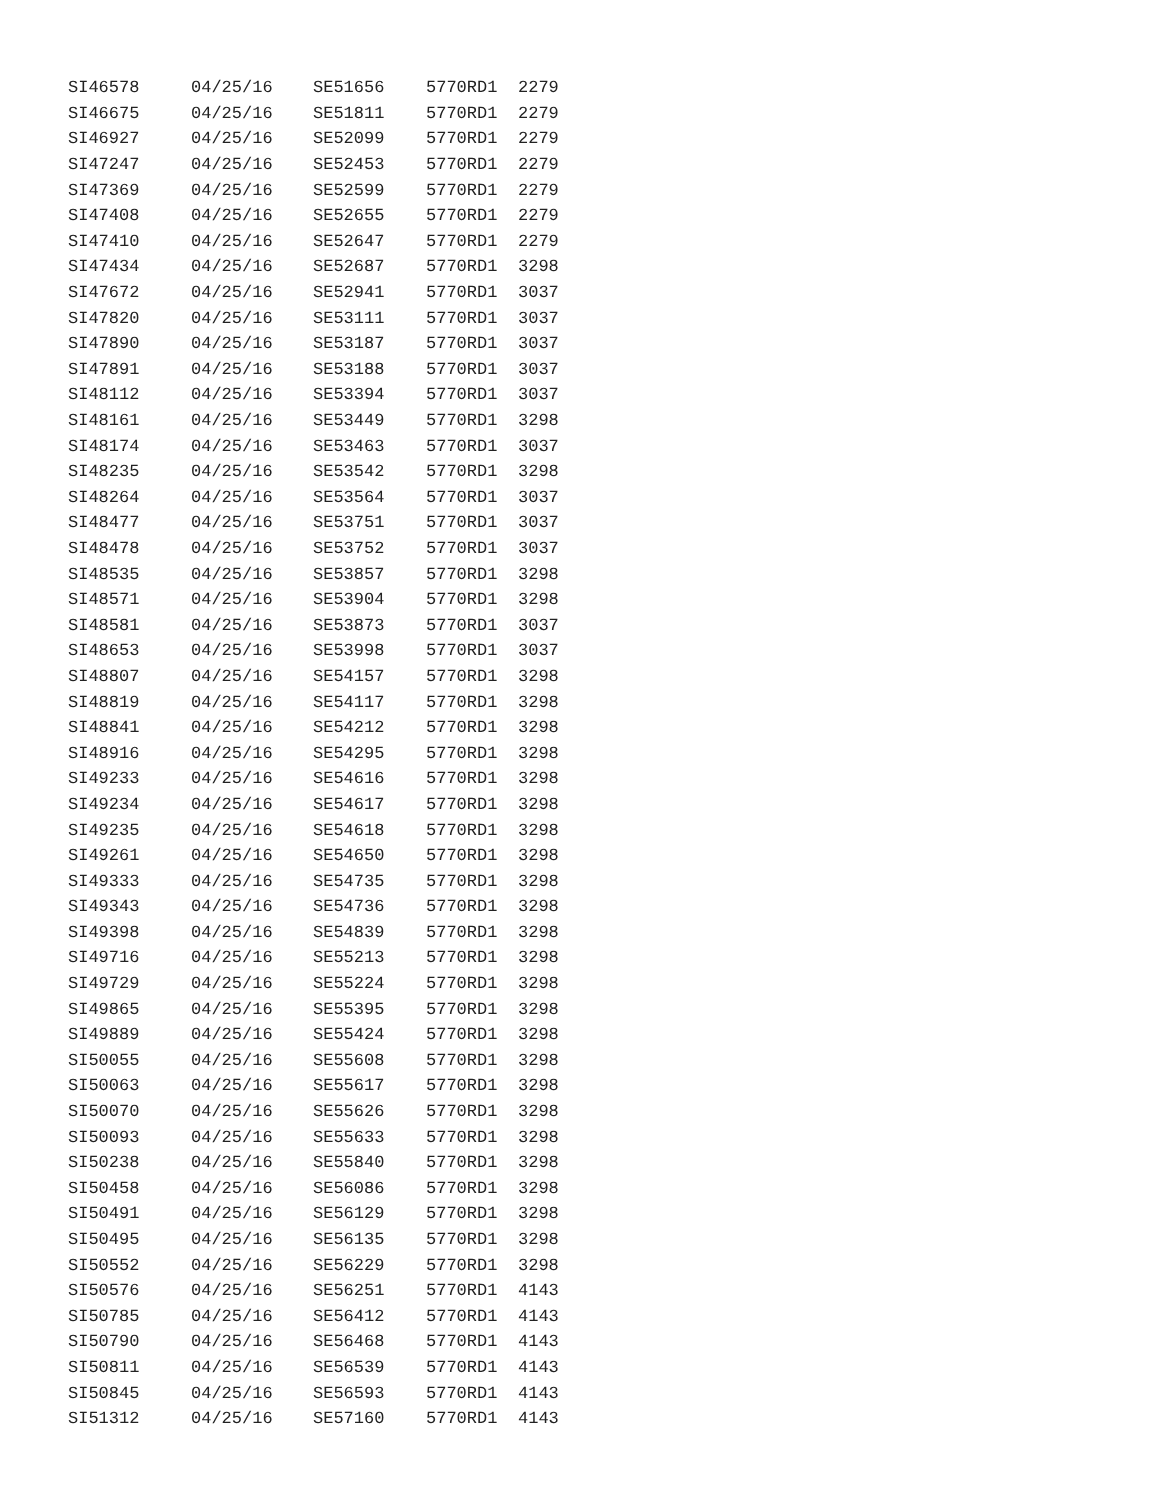| SI46578 | 04/25/16 | SE51656 | 5770RD1 | 2279 |
| SI46675 | 04/25/16 | SE51811 | 5770RD1 | 2279 |
| SI46927 | 04/25/16 | SE52099 | 5770RD1 | 2279 |
| SI47247 | 04/25/16 | SE52453 | 5770RD1 | 2279 |
| SI47369 | 04/25/16 | SE52599 | 5770RD1 | 2279 |
| SI47408 | 04/25/16 | SE52655 | 5770RD1 | 2279 |
| SI47410 | 04/25/16 | SE52647 | 5770RD1 | 2279 |
| SI47434 | 04/25/16 | SE52687 | 5770RD1 | 3298 |
| SI47672 | 04/25/16 | SE52941 | 5770RD1 | 3037 |
| SI47820 | 04/25/16 | SE53111 | 5770RD1 | 3037 |
| SI47890 | 04/25/16 | SE53187 | 5770RD1 | 3037 |
| SI47891 | 04/25/16 | SE53188 | 5770RD1 | 3037 |
| SI48112 | 04/25/16 | SE53394 | 5770RD1 | 3037 |
| SI48161 | 04/25/16 | SE53449 | 5770RD1 | 3298 |
| SI48174 | 04/25/16 | SE53463 | 5770RD1 | 3037 |
| SI48235 | 04/25/16 | SE53542 | 5770RD1 | 3298 |
| SI48264 | 04/25/16 | SE53564 | 5770RD1 | 3037 |
| SI48477 | 04/25/16 | SE53751 | 5770RD1 | 3037 |
| SI48478 | 04/25/16 | SE53752 | 5770RD1 | 3037 |
| SI48535 | 04/25/16 | SE53857 | 5770RD1 | 3298 |
| SI48571 | 04/25/16 | SE53904 | 5770RD1 | 3298 |
| SI48581 | 04/25/16 | SE53873 | 5770RD1 | 3037 |
| SI48653 | 04/25/16 | SE53998 | 5770RD1 | 3037 |
| SI48807 | 04/25/16 | SE54157 | 5770RD1 | 3298 |
| SI48819 | 04/25/16 | SE54117 | 5770RD1 | 3298 |
| SI48841 | 04/25/16 | SE54212 | 5770RD1 | 3298 |
| SI48916 | 04/25/16 | SE54295 | 5770RD1 | 3298 |
| SI49233 | 04/25/16 | SE54616 | 5770RD1 | 3298 |
| SI49234 | 04/25/16 | SE54617 | 5770RD1 | 3298 |
| SI49235 | 04/25/16 | SE54618 | 5770RD1 | 3298 |
| SI49261 | 04/25/16 | SE54650 | 5770RD1 | 3298 |
| SI49333 | 04/25/16 | SE54735 | 5770RD1 | 3298 |
| SI49343 | 04/25/16 | SE54736 | 5770RD1 | 3298 |
| SI49398 | 04/25/16 | SE54839 | 5770RD1 | 3298 |
| SI49716 | 04/25/16 | SE55213 | 5770RD1 | 3298 |
| SI49729 | 04/25/16 | SE55224 | 5770RD1 | 3298 |
| SI49865 | 04/25/16 | SE55395 | 5770RD1 | 3298 |
| SI49889 | 04/25/16 | SE55424 | 5770RD1 | 3298 |
| SI50055 | 04/25/16 | SE55608 | 5770RD1 | 3298 |
| SI50063 | 04/25/16 | SE55617 | 5770RD1 | 3298 |
| SI50070 | 04/25/16 | SE55626 | 5770RD1 | 3298 |
| SI50093 | 04/25/16 | SE55633 | 5770RD1 | 3298 |
| SI50238 | 04/25/16 | SE55840 | 5770RD1 | 3298 |
| SI50458 | 04/25/16 | SE56086 | 5770RD1 | 3298 |
| SI50491 | 04/25/16 | SE56129 | 5770RD1 | 3298 |
| SI50495 | 04/25/16 | SE56135 | 5770RD1 | 3298 |
| SI50552 | 04/25/16 | SE56229 | 5770RD1 | 3298 |
| SI50576 | 04/25/16 | SE56251 | 5770RD1 | 4143 |
| SI50785 | 04/25/16 | SE56412 | 5770RD1 | 4143 |
| SI50790 | 04/25/16 | SE56468 | 5770RD1 | 4143 |
| SI50811 | 04/25/16 | SE56539 | 5770RD1 | 4143 |
| SI50845 | 04/25/16 | SE56593 | 5770RD1 | 4143 |
| SI51312 | 04/25/16 | SE57160 | 5770RD1 | 4143 |